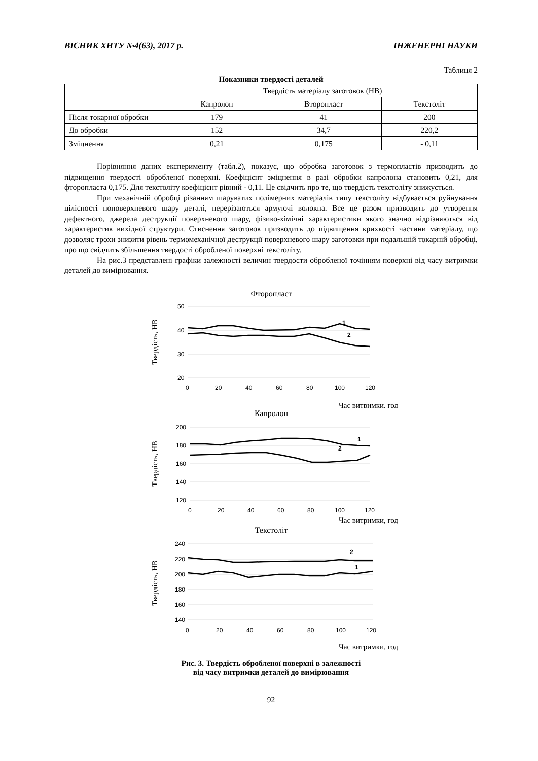ВІСНИК ХНТУ №4(63), 2017 р. ІНЖЕНЕРНІ НАУКИ
Таблиця 2
Показники твердості деталей
| | Твердість матеріалу заготовок (НВ) | | |
| --- | --- | --- | --- |
| | Капролон | Второпласт | Текстоліт |
| Після токарної обробки | 179 | 41 | 200 |
| До обробки | 152 | 34,7 | 220,2 |
| Зміцнення | 0,21 | 0,175 | - 0,11 |
Порівняння даних експерименту (табл.2), показує, що обробка заготовок з термопластів призводить до підвищення твердості обробленої поверхні. Коефіцієнт зміцнення в разі обробки капролона становить 0,21, для фторопласта 0,175. Для текстоліту коефіцієнт рівний - 0,11. Це свідчить про те, що твердість текстоліту знижується.
При механічній обробці різанням шаруватих полімерних матеріалів типу текстоліту відбувається руйнування цілісності поповерхневого шару деталі, перерізаються армуючі волокна. Все це разом призводить до утворення дефектного, джерела деструкції поверхневого шару, фізико-хімічні характеристики якого значно відрізняються від характеристик вихідної структури. Стиснення заготовок призводить до підвищення крихкості частини матеріалу, що дозволяє трохи знизити рівень термомеханічної деструкції поверхневого шару заготовки при подальшій токарній обробці, про що свідчить збільшення твердості обробленої поверхні текстоліту.
На рис.3 представлені графіки залежності величин твердости обробленої точінням поверхні від часу витримки деталей до вимірювання.
Фторопласт
50
40
30
20
0
20
40
60
80
100
120
Твердість, НВ
1
2
Час витримки, год
Капролон
200
180
160
140
120
0
20
40
60
80
100
120
Твердість, НВ
1
2
Час витримки, год
Текстоліт
240
220
200
180
160
140
0
20
40
60
80
100
120
Твердість, НВ
2
1
Час витримки, год
Рис. 3. Твердість обробленої поверхні в залежності
від часу витримки деталей до вимірювання
92